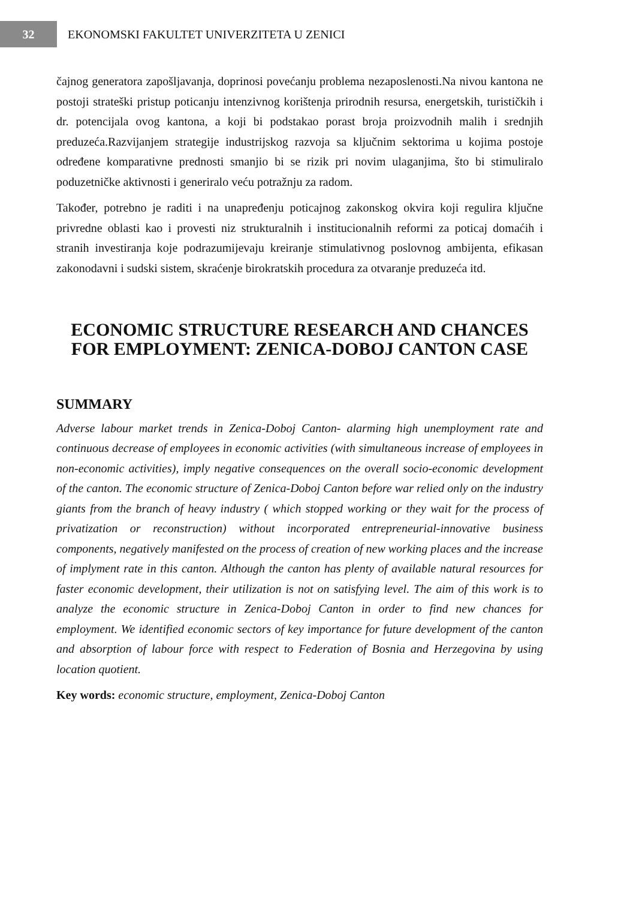32
EKONOMSKI FAKULTET UNIVERZITETA U ZENICI
čajnog generatora zapošljavanja, doprinosi povećanju problema nezaposlenosti.Na nivou kantona ne postoji strateški pristup poticanju intenzivnog korištenja prirodnih resursa, energetskih, turističkih i dr. potencijala ovog kantona, a koji bi podstakao porast broja proizvodnih malih i srednjih preduzeća.Razvijanjem strategije industrijskog razvoja sa ključnim sektorima u kojima postoje određene komparativne prednosti smanjio bi se rizik pri novim ulaganjima, što bi stimuliralo poduzetničke aktivnosti i generiralo veću potražnju za radom.
Također, potrebno je raditi i na unapređenju poticajnog zakonskog okvira koji regulira ključne privredne oblasti kao i provesti niz strukturalnih i institucionalnih reformi za poticaj domaćih i stranih investiranja koje podrazumijevaju kreiranje stimulativnog poslovnog ambijenta, efikasan zakonodavni i sudski sistem, skraćenje birokratskih procedura za otvaranje preduzeća itd.
ECONOMIC STRUCTURE RESEARCH AND CHANCES FOR EMPLOYMENT: ZENICA-DOBOJ CANTON CASE
SUMMARY
Adverse labour market trends in Zenica-Doboj Canton- alarming high unemployment rate and continuous decrease of employees in economic activities (with simultaneous increase of employees in non-economic activities), imply negative consequences on the overall socio-economic development of the canton. The economic structure of Zenica-Doboj Canton before war relied only on the industry giants from the branch of heavy industry ( which stopped working or they wait for the process of privatization or reconstruction) without incorporated entrepreneurial-innovative business components, negatively manifested on the process of creation of new working places and the increase of implyment rate in this canton. Although the canton has plenty of available natural resources for faster economic development, their utilization is not on satisfying level. The aim of this work is to analyze the economic structure in Zenica-Doboj Canton in order to find new chances for employment. We identified economic sectors of key importance for future development of the canton and absorption of labour force with respect to Federation of Bosnia and Herzegovina by using location quotient.
Key words: economic structure, employment, Zenica-Doboj Canton